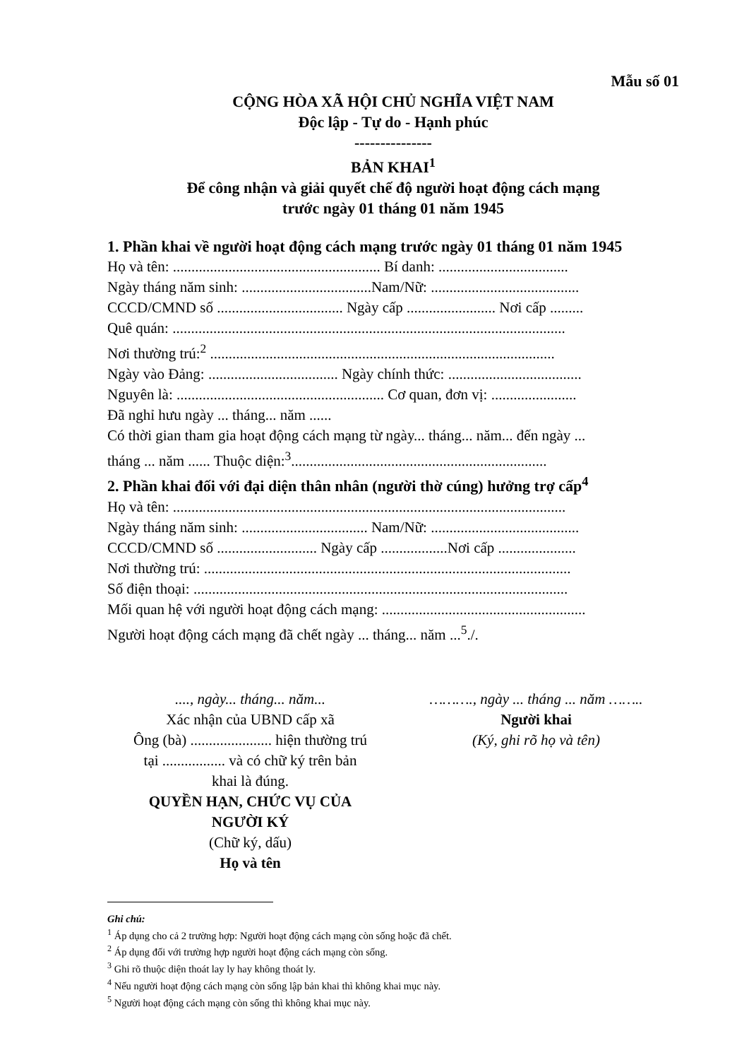Mẫu số 01
CỘNG HÒA XÃ HỘI CHỦ NGHĨA VIỆT NAM
Độc lập - Tự do - Hạnh phúc
---------------
BẢN KHAI<sup>1</sup>
Để công nhận và giải quyết chế độ người hoạt động cách mạng
trước ngày 01 tháng 01 năm 1945
1. Phần khai về người hoạt động cách mạng trước ngày 01 tháng 01 năm 1945
Họ và tên: ........................................................ Bí danh: ...................................
Ngày tháng năm sinh: ...................................Nam/Nữ: ........................................
CCCD/CMND số .................................. Ngày cấp ........................ Nơi cấp .........
Quê quán: ..........................................................................................................
Nơi thường trú:<sup>2</sup> .............................................................................................
Ngày vào Đảng: ................................... Ngày chính thức: ....................................
Nguyên là: ........................................................ Cơ quan, đơn vị: .......................
Đã nghỉ hưu ngày ... tháng... năm ......
Có thời gian tham gia hoạt động cách mạng từ ngày... tháng... năm... đến ngày ...
tháng ... năm ...... Thuộc diện:<sup>3</sup>.....................................................................
2. Phần khai đối với đại diện thân nhân (người thờ cúng) hưởng trợ cấp<sup>4</sup>
Họ và tên: ..........................................................................................................
Ngày tháng năm sinh: .................................. Nam/Nữ: ........................................
CCCD/CMND số ........................... Ngày cấp ..................Nơi cấp .....................
Nơi thường trú: ...................................................................................................
Số điện thoại: .....................................................................................................
Mối quan hệ với người hoạt động cách mạng: .......................................................
Người hoạt động cách mạng đã chết ngày ... tháng... năm ...<sup>5</sup>./.
...., ngày... tháng... năm...
Xác nhận của UBND cấp xã
Ông (bà) ...................... hiện thường trú
tại ................. và có chữ ký trên bản
khai là đúng.
QUYỀN HẠN, CHỨC VỤ CỦA
NGƯỜI KÝ
(Chữ ký, dấu)
Họ và tên
………., ngày ... tháng ... năm ……..
Người khai
(Ký, ghi rõ họ và tên)
Ghi chú:
<sup>1</sup> Áp dụng cho cả 2 trường hợp: Người hoạt động cách mạng còn sống hoặc đã chết.
<sup>2</sup> Áp dụng đối với trường hợp người hoạt động cách mạng còn sống.
<sup>3</sup> Ghi rõ thuộc diện thoát lay ly hay không thoát ly.
<sup>4</sup> Nếu người hoạt động cách mạng còn sống lập bản khai thì không khai mục này.
<sup>5</sup> Người hoạt động cách mạng còn sống thì không khai mục này.